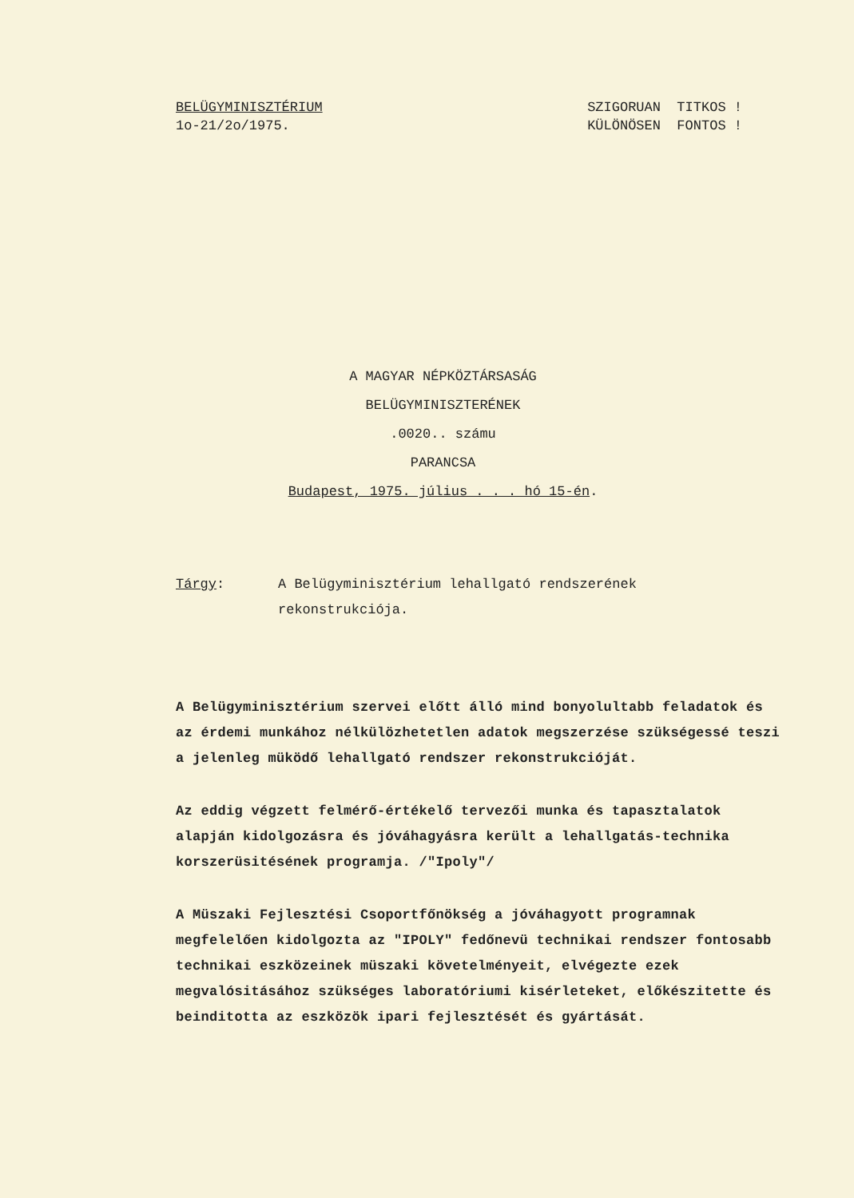BELÜGYMINISZTÉRIUM
1o-21/2o/1975.
SZIGORUAN TITKOS !
KÜLÖNÖSEN FONTOS !
A MAGYAR NÉPKÖZTÁRSASÁG
BELÜGYMINISZTERÉNEK
.0020.. számu
PARANCSA
Budapest, 1975. július . . . hó 15-én.
Tárgy: A Belügyminisztérium lehallgató rendszerének
rekonstrukciója.
A Belügyminisztérium szervei előtt álló mind bonyolultabb feladatok és az érdemi munkához nélkülözhetetlen adatok megszerzése szükségessé teszi a jelenleg müködő lehallgató rendszer rekonstrukcióját.
Az eddig végzett felmérő-értékelő tervezői munka és tapasztalatok alapján kidolgozásra és jóváhagyásra került a lehallgatás-technika korszerüsitésének programja. /"Ipoly"/
A Müszaki Fejlesztési Csoportfőnökség a jóváhagyott programnak megfelelően kidolgozta az "IPOLY" fedőnevü technikai rendszer fontosabb technikai eszközeinek müszaki követelményeit, elvégezte ezek megvalósitásához szükséges laboratóriumi kisérleteket, előkészitette és beinditotta az eszközök ipari fejlesztését és gyártását.